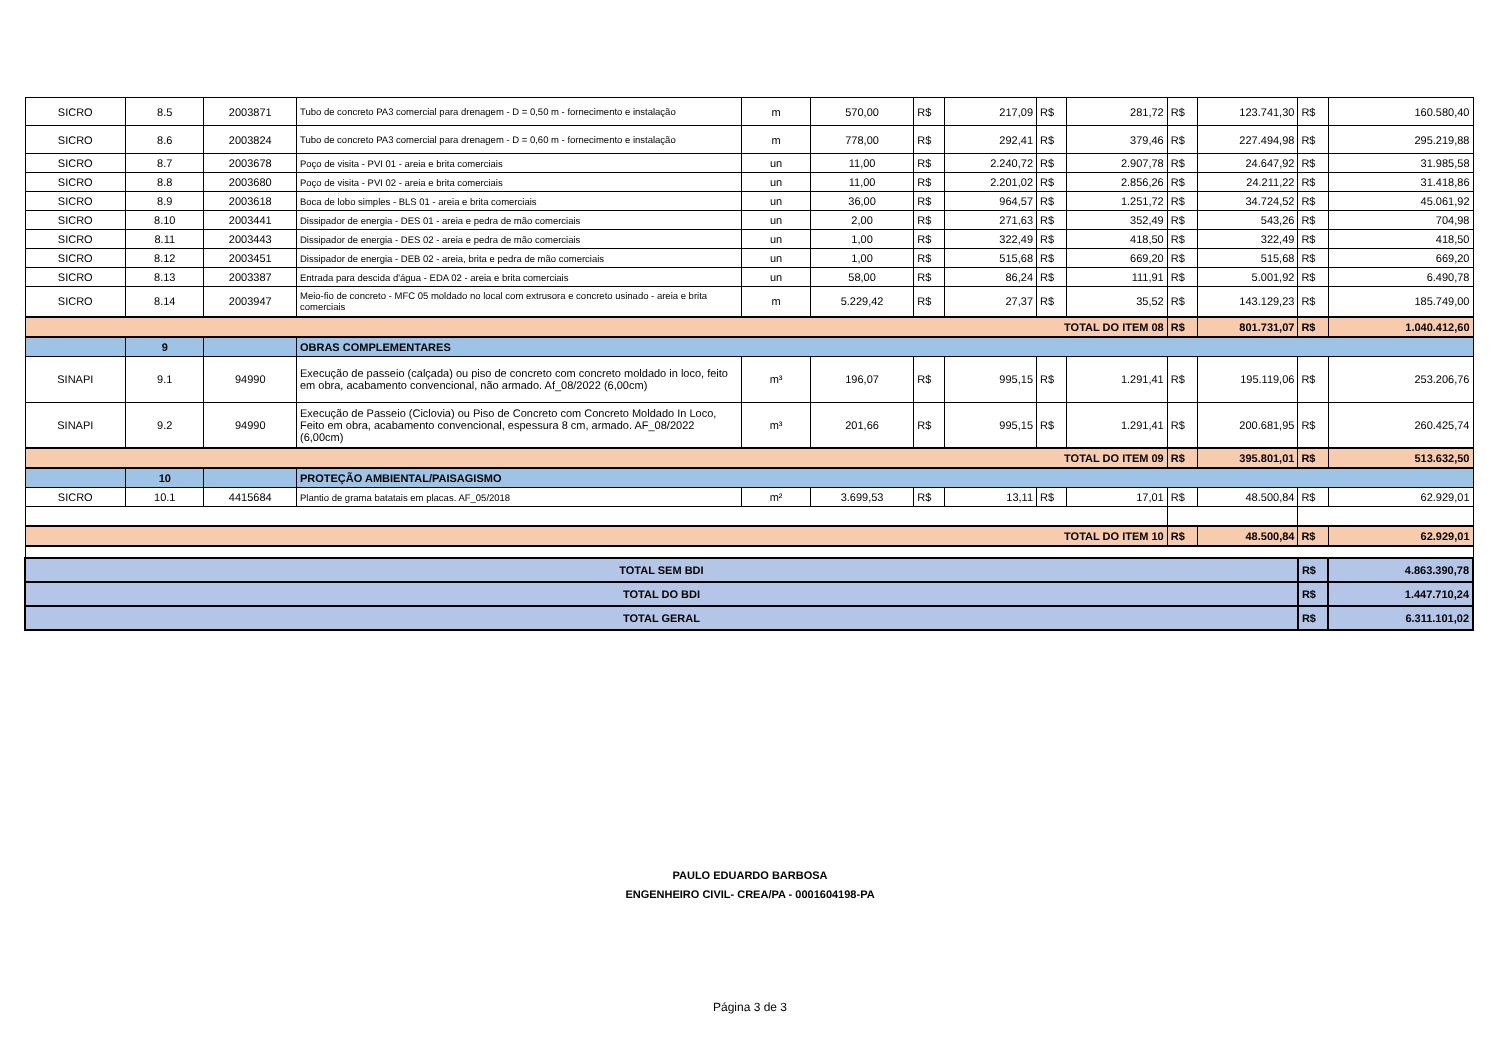| SICRO | 8.5 | 2003871 | Tubo de concreto PA3 comercial para drenagem - D = 0,50 m - fornecimento e instalação | m | 570,00 | R$ | 217,09 | R$ | 281,72 | R$ | 123.741,30 | R$ | 160.580,40 |
| SICRO | 8.6 | 2003824 | Tubo de concreto PA3 comercial para drenagem - D = 0,60 m - fornecimento e instalação | m | 778,00 | R$ | 292,41 | R$ | 379,46 | R$ | 227.494,98 | R$ | 295.219,88 |
| SICRO | 8.7 | 2003678 | Poço de visita - PVI 01 - areia e brita comerciais | un | 11,00 | R$ | 2.240,72 | R$ | 2.907,78 | R$ | 24.647,92 | R$ | 31.985,58 |
| SICRO | 8.8 | 2003680 | Poço de visita - PVI 02 - areia e brita comerciais | un | 11,00 | R$ | 2.201,02 | R$ | 2.856,26 | R$ | 24.211,22 | R$ | 31.418,86 |
| SICRO | 8.9 | 2003618 | Boca de lobo simples - BLS 01 - areia e brita comerciais | un | 36,00 | R$ | 964,57 | R$ | 1.251,72 | R$ | 34.724,52 | R$ | 45.061,92 |
| SICRO | 8.10 | 2003441 | Dissipador de energia - DES 01 - areia e pedra de mão comerciais | un | 2,00 | R$ | 271,63 | R$ | 352,49 | R$ | 543,26 | R$ | 704,98 |
| SICRO | 8.11 | 2003443 | Dissipador de energia - DES 02 - areia e pedra de mão comerciais | un | 1,00 | R$ | 322,49 | R$ | 418,50 | R$ | 322,49 | R$ | 418,50 |
| SICRO | 8.12 | 2003451 | Dissipador de energia - DEB 02 - areia, brita e pedra de mão comerciais | un | 1,00 | R$ | 515,68 | R$ | 669,20 | R$ | 515,68 | R$ | 669,20 |
| SICRO | 8.13 | 2003387 | Entrada para descida d'água - EDA 02 - areia e brita comerciais | un | 58,00 | R$ | 86,24 | R$ | 111,91 | R$ | 5.001,92 | R$ | 6.490,78 |
| SICRO | 8.14 | 2003947 | Meio-fio de concreto - MFC 05 moldado no local com extrusora e concreto usinado - areia e brita comerciais | m | 5.229,42 | R$ | 27,37 | R$ | 35,52 | R$ | 143.129,23 | R$ | 185.749,00 |
| TOTAL DO ITEM 08 | | | | | | | | | | R$ | 801.731,07 | R$ | 1.040.412,60 |
| | 9 | | OBRAS COMPLEMENTARES | | | | | | | | | | |
| SINAPI | 9.1 | 94990 | Execução de passeio (calçada) ou piso de concreto com concreto moldado in loco, feito em obra, acabamento convencional, não armado. Af_08/2022 (6,00cm) | m³ | 196,07 | R$ | 995,15 | R$ | 1.291,41 | R$ | 195.119,06 | R$ | 253.206,76 |
| SINAPI | 9.2 | 94990 | Execução de Passeio (Ciclovia) ou Piso de Concreto com Concreto Moldado In Loco, Feito em obra, acabamento convencional, espessura 8 cm, armado. AF_08/2022 (6,00cm) | m³ | 201,66 | R$ | 995,15 | R$ | 1.291,41 | R$ | 200.681,95 | R$ | 260.425,74 |
| TOTAL DO ITEM 09 | | | | | | | | | | R$ | 395.801,01 | R$ | 513.632,50 |
| | 10 | | PROTEÇÃO AMBIENTAL/PAISAGISMO | | | | | | | | | | |
| SICRO | 10.1 | 4415684 | Plantio de grama batatais em placas. AF_05/2018 | m² | 3.699,53 | R$ | 13,11 | R$ | 17,01 | R$ | 48.500,84 | R$ | 62.929,01 |
| TOTAL DO ITEM 10 | | | | | | | | | | R$ | 48.500,84 | R$ | 62.929,01 |
| TOTAL SEM BDI | | | | | | | | | | | | R$ | 4.863.390,78 |
| TOTAL DO BDI | | | | | | | | | | | | R$ | 1.447.710,24 |
| TOTAL GERAL | | | | | | | | | | | | R$ | 6.311.101,02 |
PAULO EDUARDO BARBOSA
ENGENHEIRO CIVIL- CREA/PA - 0001604198-PA
Página 3 de 3